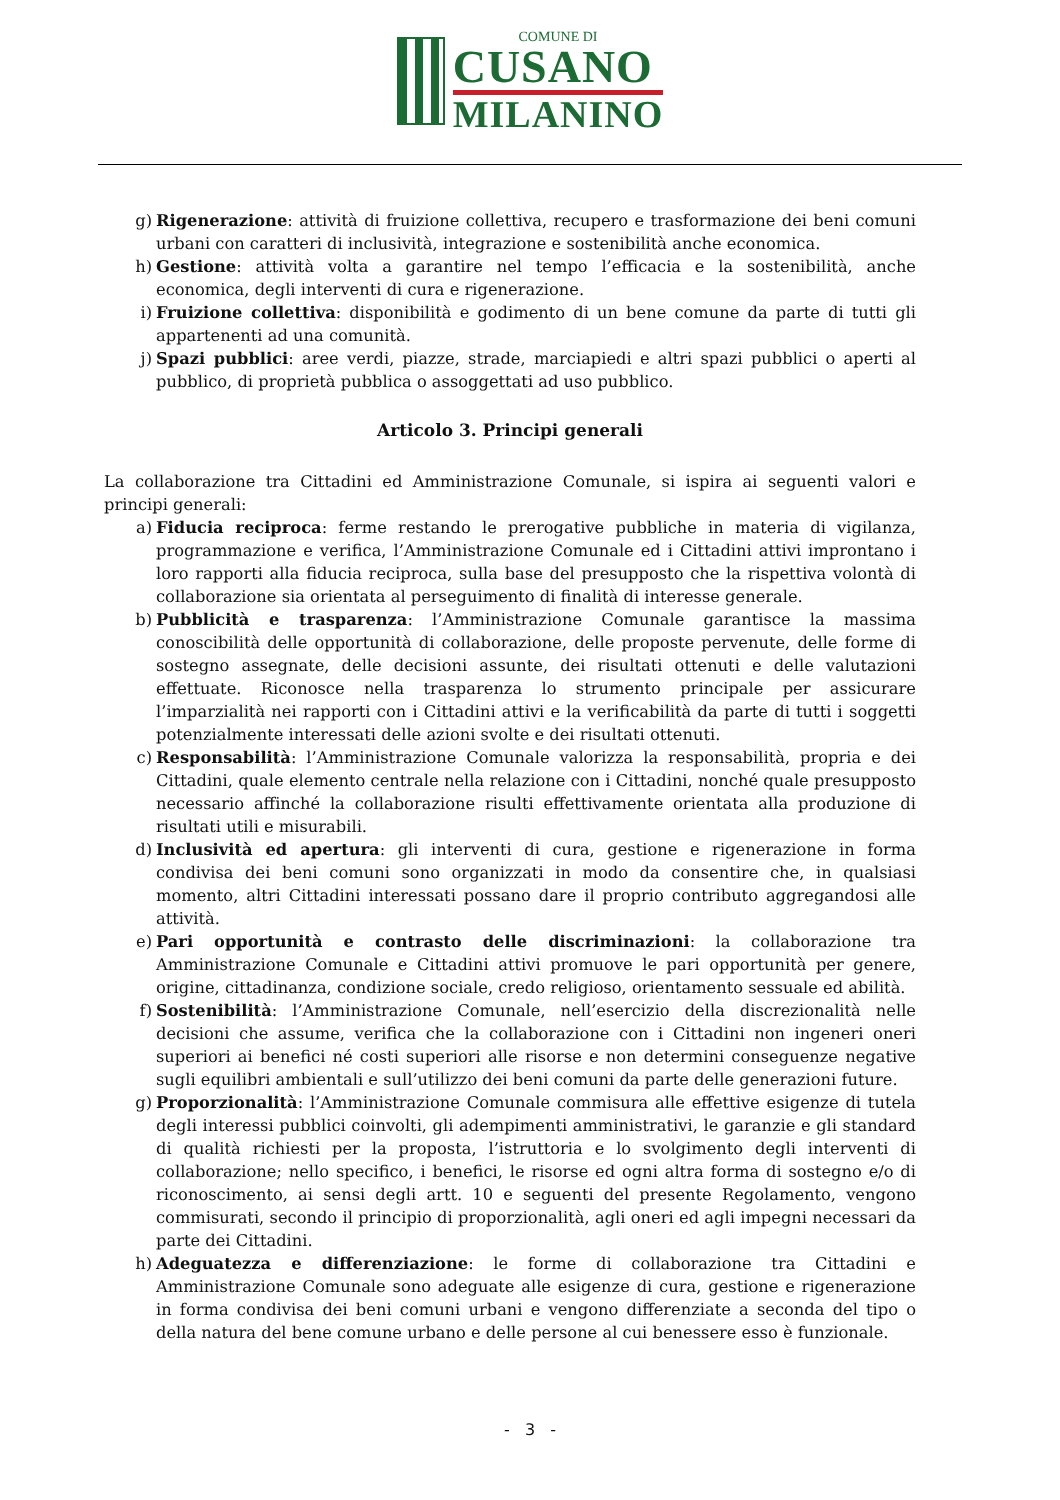COMUNE DI
CUSANO
MILANINO
g) Rigenerazione: attività di fruizione collettiva, recupero e trasformazione dei beni comuni urbani con caratteri di inclusività, integrazione e sostenibilità anche economica.
h) Gestione: attività volta a garantire nel tempo l’efficacia e la sostenibilità, anche economica, degli interventi di cura e rigenerazione.
i) Fruizione collettiva: disponibilità e godimento di un bene comune da parte di tutti gli appartenenti ad una comunità.
j) Spazi pubblici: aree verdi, piazze, strade, marciapiedi e altri spazi pubblici o aperti al pubblico, di proprietà pubblica o assoggettati ad uso pubblico.
Articolo 3. Principi generali
La collaborazione tra Cittadini ed Amministrazione Comunale, si ispira ai seguenti valori e principi generali:
a) Fiducia reciproca: ferme restando le prerogative pubbliche in materia di vigilanza, programmazione e verifica, l’Amministrazione Comunale ed i Cittadini attivi improntano i loro rapporti alla fiducia reciproca, sulla base del presupposto che la rispettiva volontà di collaborazione sia orientata al perseguimento di finalità di interesse generale.
b) Pubblicità e trasparenza: l’Amministrazione Comunale garantisce la massima conoscibilità delle opportunità di collaborazione, delle proposte pervenute, delle forme di sostegno assegnate, delle decisioni assunte, dei risultati ottenuti e delle valutazioni effettuate. Riconosce nella trasparenza lo strumento principale per assicurare l’imparzialità nei rapporti con i Cittadini attivi e la verificabilità da parte di tutti i soggetti potenzialmente interessati delle azioni svolte e dei risultati ottenuti.
c) Responsabilità: l’Amministrazione Comunale valorizza la responsabilità, propria e dei Cittadini, quale elemento centrale nella relazione con i Cittadini, nonché quale presupposto necessario affinché la collaborazione risulti effettivamente orientata alla produzione di risultati utili e misurabili.
d) Inclusività ed apertura: gli interventi di cura, gestione e rigenerazione in forma condivisa dei beni comuni sono organizzati in modo da consentire che, in qualsiasi momento, altri Cittadini interessati possano dare il proprio contributo aggregandosi alle attività.
e) Pari opportunità e contrasto delle discriminazioni: la collaborazione tra Amministrazione Comunale e Cittadini attivi promuove le pari opportunità per genere, origine, cittadinanza, condizione sociale, credo religioso, orientamento sessuale ed abilità.
f) Sostenibilità: l’Amministrazione Comunale, nell’esercizio della discrezionalità nelle decisioni che assume, verifica che la collaborazione con i Cittadini non ingeneri oneri superiori ai benefici né costi superiori alle risorse e non determini conseguenze negative sugli equilibri ambientali e sull’utilizzo dei beni comuni da parte delle generazioni future.
g) Proporzionalità: l’Amministrazione Comunale commisura alle effettive esigenze di tutela degli interessi pubblici coinvolti, gli adempimenti amministrativi, le garanzie e gli standard di qualità richiesti per la proposta, l’istruttoria e lo svolgimento degli interventi di collaborazione; nello specifico, i benefici, le risorse ed ogni altra forma di sostegno e/o di riconoscimento, ai sensi degli artt. 10 e seguenti del presente Regolamento, vengono commisurati, secondo il principio di proporzionalità, agli oneri ed agli impegni necessari da parte dei Cittadini.
h) Adeguatezza e differenziazione: le forme di collaborazione tra Cittadini e Amministrazione Comunale sono adeguate alle esigenze di cura, gestione e rigenerazione in forma condivisa dei beni comuni urbani e vengono differenziate a seconda del tipo o della natura del bene comune urbano e delle persone al cui benessere esso è funzionale.
- 3 -